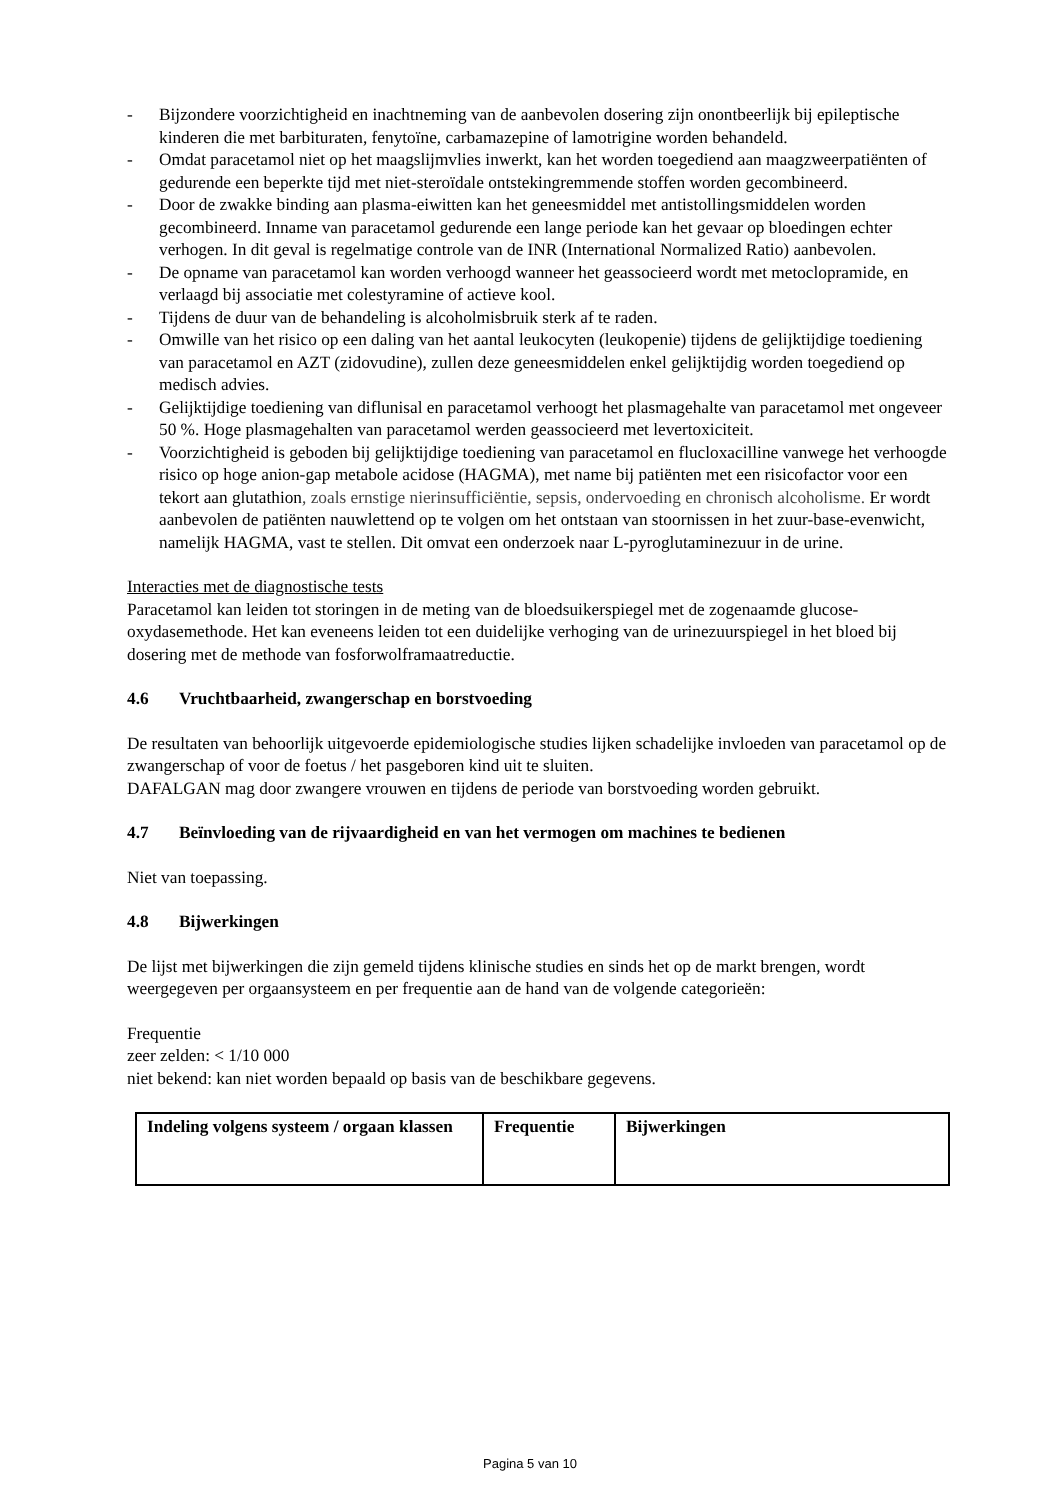- Bijzondere voorzichtigheid en inachtneming van de aanbevolen dosering zijn onontbeerlijk bij epileptische kinderen die met barbituraten, fenytoïne, carbamazepine of lamotrigine worden behandeld.
- Omdat paracetamol niet op het maagslijmvlies inwerkt, kan het worden toegediend aan maagzweerpatiënten of gedurende een beperkte tijd met niet-steroïdale ontstekingremmende stoffen worden gecombineerd.
- Door de zwakke binding aan plasma-eiwitten kan het geneesmiddel met antistollingsmiddelen worden gecombineerd. Inname van paracetamol gedurende een lange periode kan het gevaar op bloedingen echter verhogen. In dit geval is regelmatige controle van de INR (International Normalized Ratio) aanbevolen.
- De opname van paracetamol kan worden verhoogd wanneer het geassocieerd wordt met metoclopramide, en verlaagd bij associatie met colestyramine of actieve kool.
- Tijdens de duur van de behandeling is alcoholmisbruik sterk af te raden.
- Omwille van het risico op een daling van het aantal leukocyten (leukopenie) tijdens de gelijktijdige toediening van paracetamol en AZT (zidovudine), zullen deze geneesmiddelen enkel gelijktijdig worden toegediend op medisch advies.
- Gelijktijdige toediening van diflunisal en paracetamol verhoogt het plasmagehalte van paracetamol met ongeveer 50 %. Hoge plasmagehalten van paracetamol werden geassocieerd met levertoxiciteit.
- Voorzichtigheid is geboden bij gelijktijdige toediening van paracetamol en flucloxacilline vanwege het verhoogde risico op hoge anion-gap metabole acidose (HAGMA), met name bij patiënten met een risicofactor voor een tekort aan glutathion, zoals ernstige nierinsufficiëntie, sepsis, ondervoeding en chronisch alcoholisme. Er wordt aanbevolen de patiënten nauwlettend op te volgen om het ontstaan van stoornissen in het zuur-base-evenwicht, namelijk HAGMA, vast te stellen. Dit omvat een onderzoek naar L-pyroglutaminezuur in de urine.
Interacties met de diagnostische tests
Paracetamol kan leiden tot storingen in de meting van de bloedsuikerspiegel met de zogenaamde glucose-oxydasemethode. Het kan eveneens leiden tot een duidelijke verhoging van de urinezuurspiegel in het bloed bij dosering met de methode van fosforwolframaatreductie.
4.6 Vruchtbaarheid, zwangerschap en borstvoeding
De resultaten van behoorlijk uitgevoerde epidemiologische studies lijken schadelijke invloeden van paracetamol op de zwangerschap of voor de foetus / het pasgeboren kind uit te sluiten.
DAFALGAN mag door zwangere vrouwen en tijdens de periode van borstvoeding worden gebruikt.
4.7 Beïnvloeding van de rijvaardigheid en van het vermogen om machines te bedienen
Niet van toepassing.
4.8 Bijwerkingen
De lijst met bijwerkingen die zijn gemeld tijdens klinische studies en sinds het op de markt brengen, wordt weergegeven per orgaansysteem en per frequentie aan de hand van de volgende categorieën:
Frequentie
zeer zelden: < 1/10 000
niet bekend: kan niet worden bepaald op basis van de beschikbare gegevens.
| Indeling volgens systeem / orgaan klassen | Frequentie | Bijwerkingen |
| --- | --- | --- |
Pagina 5 van 10